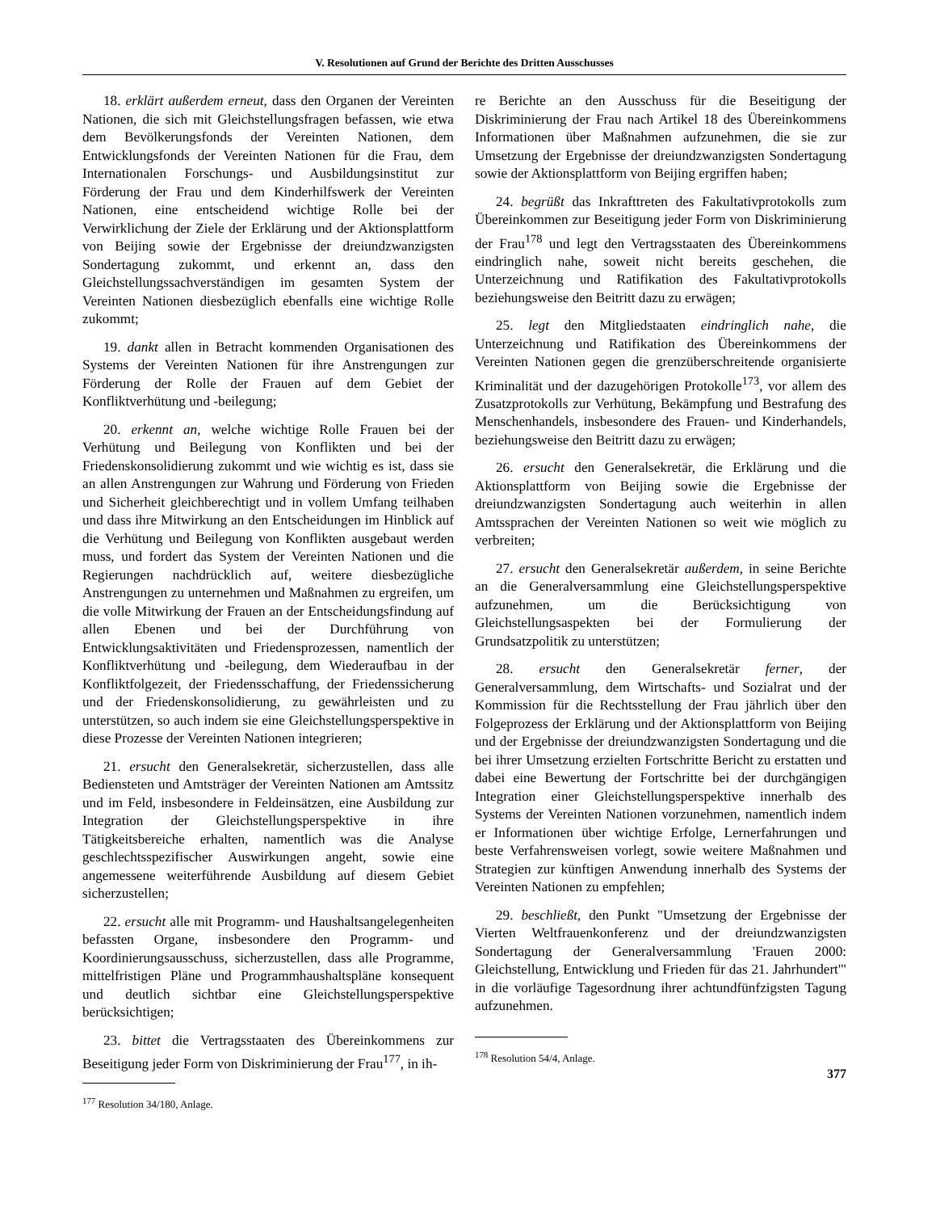V. Resolutionen auf Grund der Berichte des Dritten Ausschusses
18. erklärt außerdem erneut, dass den Organen der Vereinten Nationen, die sich mit Gleichstellungsfragen befassen, wie etwa dem Bevölkerungsfonds der Vereinten Nationen, dem Entwicklungsfonds der Vereinten Nationen für die Frau, dem Internationalen Forschungs- und Ausbildungsinstitut zur Förderung der Frau und dem Kinderhilfswerk der Vereinten Nationen, eine entscheidend wichtige Rolle bei der Verwirklichung der Ziele der Erklärung und der Aktionsplattform von Beijing sowie der Ergebnisse der dreiundzwanzigsten Sondertagung zukommt, und erkennt an, dass den Gleichstellungssachverständigen im gesamten System der Vereinten Nationen diesbezüglich ebenfalls eine wichtige Rolle zukommt;
19. dankt allen in Betracht kommenden Organisationen des Systems der Vereinten Nationen für ihre Anstrengungen zur Förderung der Rolle der Frauen auf dem Gebiet der Konfliktverhütung und -beilegung;
20. erkennt an, welche wichtige Rolle Frauen bei der Verhütung und Beilegung von Konflikten und bei der Friedenskonsolidierung zukommt und wie wichtig es ist, dass sie an allen Anstrengungen zur Wahrung und Förderung von Frieden und Sicherheit gleichberechtigt und in vollem Umfang teilhaben und dass ihre Mitwirkung an den Entscheidungen im Hinblick auf die Verhütung und Beilegung von Konflikten ausgebaut werden muss, und fordert das System der Vereinten Nationen und die Regierungen nachdrücklich auf, weitere diesbezügliche Anstrengungen zu unternehmen und Maßnahmen zu ergreifen, um die volle Mitwirkung der Frauen an der Entscheidungsfindung auf allen Ebenen und bei der Durchführung von Entwicklungsaktivitäten und Friedensprozessen, namentlich der Konfliktverhütung und -beilegung, dem Wiederaufbau in der Konfliktfolgezeit, der Friedensschaffung, der Friedenssicherung und der Friedenskonsolidierung, zu gewährleisten und zu unterstützen, so auch indem sie eine Gleichstellungsperspektive in diese Prozesse der Vereinten Nationen integrieren;
21. ersucht den Generalsekretär, sicherzustellen, dass alle Bediensteten und Amtsträger der Vereinten Nationen am Amtssitz und im Feld, insbesondere in Feldeinsätzen, eine Ausbildung zur Integration der Gleichstellungsperspektive in ihre Tätigkeitsbereiche erhalten, namentlich was die Analyse geschlechtsspezifischer Auswirkungen angeht, sowie eine angemessene weiterführende Ausbildung auf diesem Gebiet sicherzustellen;
22. ersucht alle mit Programm- und Haushaltsangelegenheiten befassten Organe, insbesondere den Programm- und Koordinierungsausschuss, sicherzustellen, dass alle Programme, mittelfristigen Pläne und Programmhaushaltspläne konsequent und deutlich sichtbar eine Gleichstellungsperspektive berücksichtigen;
23. bittet die Vertragsstaaten des Übereinkommens zur Beseitigung jeder Form von Diskriminierung der Frau<sup>177</sup>, in ih-
<sup>177</sup> Resolution 34/180, Anlage.
re Berichte an den Ausschuss für die Beseitigung der Diskriminierung der Frau nach Artikel 18 des Übereinkommens Informationen über Maßnahmen aufzunehmen, die sie zur Umsetzung der Ergebnisse der dreiundzwanzigsten Sondertagung sowie der Aktionsplattform von Beijing ergriffen haben;
24. begrüßt das Inkrafttreten des Fakultativprotokolls zum Übereinkommen zur Beseitigung jeder Form von Diskriminierung der Frau<sup>178</sup> und legt den Vertragsstaaten des Übereinkommens eindringlich nahe, soweit nicht bereits geschehen, die Unterzeichnung und Ratifikation des Fakultativprotokolls beziehungsweise den Beitritt dazu zu erwägen;
25. legt den Mitgliedstaaten eindringlich nahe, die Unterzeichnung und Ratifikation des Übereinkommens der Vereinten Nationen gegen die grenzüberschreitende organisierte Kriminalität und der dazugehörigen Protokolle<sup>173</sup>, vor allem des Zusatzprotokolls zur Verhütung, Bekämpfung und Bestrafung des Menschenhandels, insbesondere des Frauen- und Kinderhandels, beziehungsweise den Beitritt dazu zu erwägen;
26. ersucht den Generalsekretär, die Erklärung und die Aktionsplattform von Beijing sowie die Ergebnisse der dreiundzwanzigsten Sondertagung auch weiterhin in allen Amtssprachen der Vereinten Nationen so weit wie möglich zu verbreiten;
27. ersucht den Generalsekretär außerdem, in seine Berichte an die Generalversammlung eine Gleichstellungsperspektive aufzunehmen, um die Berücksichtigung von Gleichstellungsaspekten bei der Formulierung der Grundsatzpolitik zu unterstützen;
28. ersucht den Generalsekretär ferner, der Generalversammlung, dem Wirtschafts- und Sozialrat und der Kommission für die Rechtsstellung der Frau jährlich über den Folgeprozess der Erklärung und der Aktionsplattform von Beijing und der Ergebnisse der dreiundzwanzigsten Sondertagung und die bei ihrer Umsetzung erzielten Fortschritte Bericht zu erstatten und dabei eine Bewertung der Fortschritte bei der durchgängigen Integration einer Gleichstellungsperspektive innerhalb des Systems der Vereinten Nationen vorzunehmen, namentlich indem er Informationen über wichtige Erfolge, Lernerfahrungen und beste Verfahrensweisen vorlegt, sowie weitere Maßnahmen und Strategien zur künftigen Anwendung innerhalb des Systems der Vereinten Nationen zu empfehlen;
29. beschließt, den Punkt "Umsetzung der Ergebnisse der Vierten Weltfrauenkonferenz und der dreiundzwanzigsten Sondertagung der Generalversammlung 'Frauen 2000: Gleichstellung, Entwicklung und Frieden für das 21. Jahrhundert'" in die vorläufige Tagesordnung ihrer achtundfünfzigsten Tagung aufzunehmen.
<sup>178</sup> Resolution 54/4, Anlage.
377